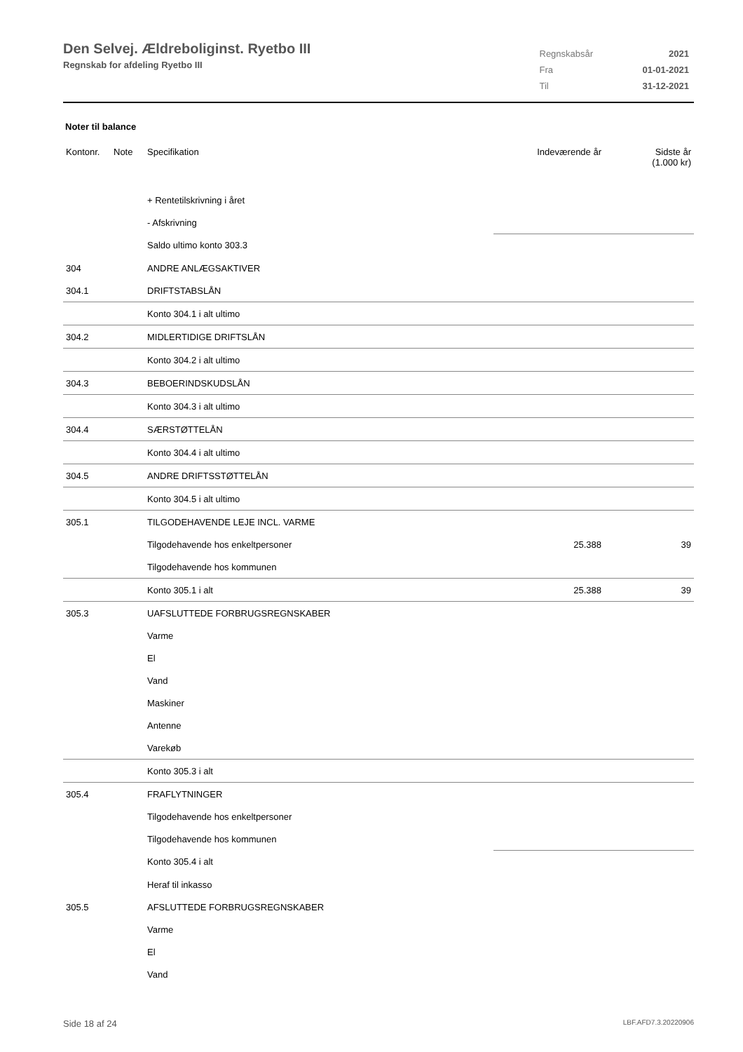Den Selvej. Ældreboliginst. Ryetbo III
Regnskab for afdeling Ryetbo III
| Regnskabsår | 2021 |
| Fra | 01-01-2021 |
| Til | 31-12-2021 |
Noter til balance
| Kontonr. | Note | Specifikation | Indeværende år | Sidste år (1.000 kr) |
| --- | --- | --- | --- | --- |
| | | + Rentetilskrivning i året | | |
| | | - Afskrivning | | |
| | | Saldo ultimo konto 303.3 | | |
| 304 | | ANDRE ANLÆGSAKTIVER | | |
| 304.1 | | DRIFTSTABSLÅN | | |
| | | Konto 304.1 i alt ultimo | | |
| 304.2 | | MIDLERTIDIGE DRIFTSLÅN | | |
| | | Konto 304.2 i alt ultimo | | |
| 304.3 | | BEBOERINDSKUDSLÅN | | |
| | | Konto 304.3 i alt ultimo | | |
| 304.4 | | SÆRSTØTTELÅN | | |
| | | Konto 304.4 i alt ultimo | | |
| 304.5 | | ANDRE DRIFTSSTØTTELÅN | | |
| | | Konto 304.5 i alt ultimo | | |
| 305.1 | | TILGODEHAVENDE LEJE INCL. VARME | | |
| | | Tilgodehavende hos enkeltpersoner | 25.388 | 39 |
| | | Tilgodehavende hos kommunen | | |
| | | Konto 305.1 i alt | 25.388 | 39 |
| 305.3 | | UAFSLUTTEDE FORBRUGSREGNSKABER | | |
| | | Varme | | |
| | | El | | |
| | | Vand | | |
| | | Maskiner | | |
| | | Antenne | | |
| | | Varekøb | | |
| | | Konto 305.3 i alt | | |
| 305.4 | | FRAFLYTNINGER | | |
| | | Tilgodehavende hos enkeltpersoner | | |
| | | Tilgodehavende hos kommunen | | |
| | | Konto 305.4 i alt | | |
| | | Heraf til inkasso | | |
| 305.5 | | AFSLUTTEDE FORBRUGSREGNSKABER | | |
| | | Varme | | |
| | | El | | |
| | | Vand | | |
Side 18 af 24 LBF.AFD7.3.20220906